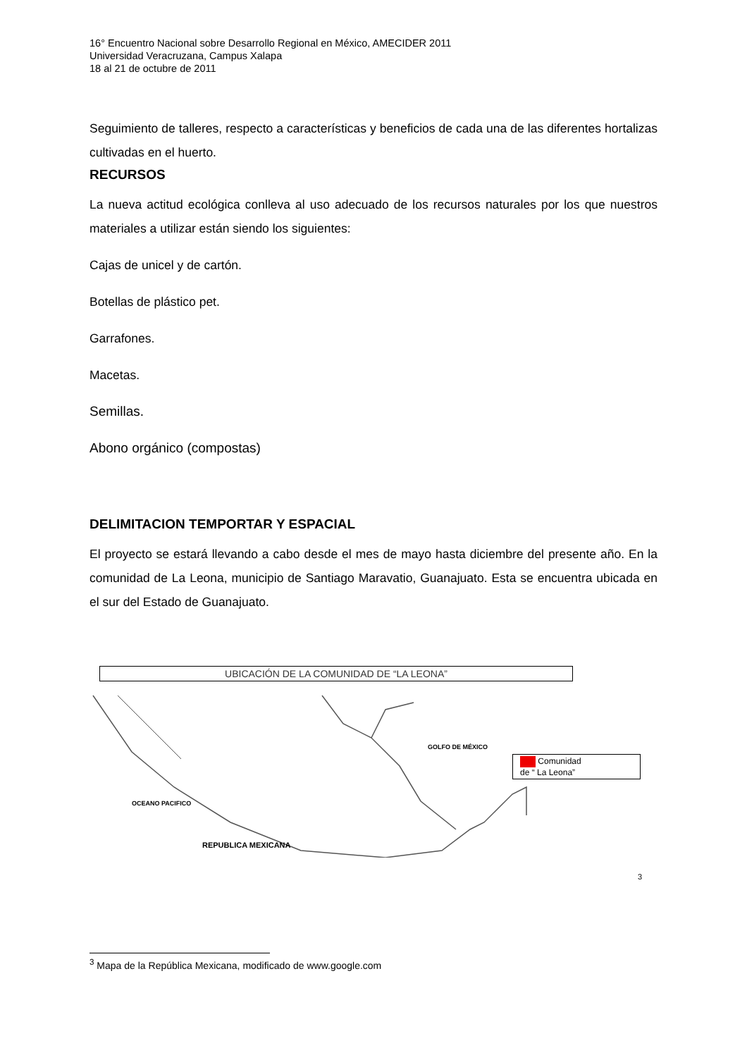16° Encuentro Nacional sobre Desarrollo Regional en México, AMECIDER 2011
Universidad Veracruzana, Campus Xalapa
18 al 21 de octubre de 2011
Seguimiento de talleres, respecto a características y beneficios de cada una de las diferentes hortalizas cultivadas en el huerto.
RECURSOS
La nueva actitud ecológica conlleva al uso adecuado de los recursos naturales por los que nuestros materiales a utilizar están siendo los siguientes:
Cajas de unicel y de cartón.
Botellas de plástico pet.
Garrafones.
Macetas.
Semillas.
Abono orgánico (compostas)
DELIMITACION TEMPORTAR Y ESPACIAL
El proyecto se estará llevando a cabo desde el mes de mayo hasta diciembre del presente año. En la comunidad de La Leona, municipio de Santiago Maravatio, Guanajuato. Esta se encuentra ubicada en el sur del Estado de Guanajuato.
UBICACIÓN DE LA COMUNIDAD DE “LA LEONA”
OCEANO PACIFICO
GOLFO DE MÉXICO
REPUBLICA MEXICANA
Comunidad
de “ La Leona”
3
<sup>3</sup> Mapa de la República Mexicana, modificado de www.google.com